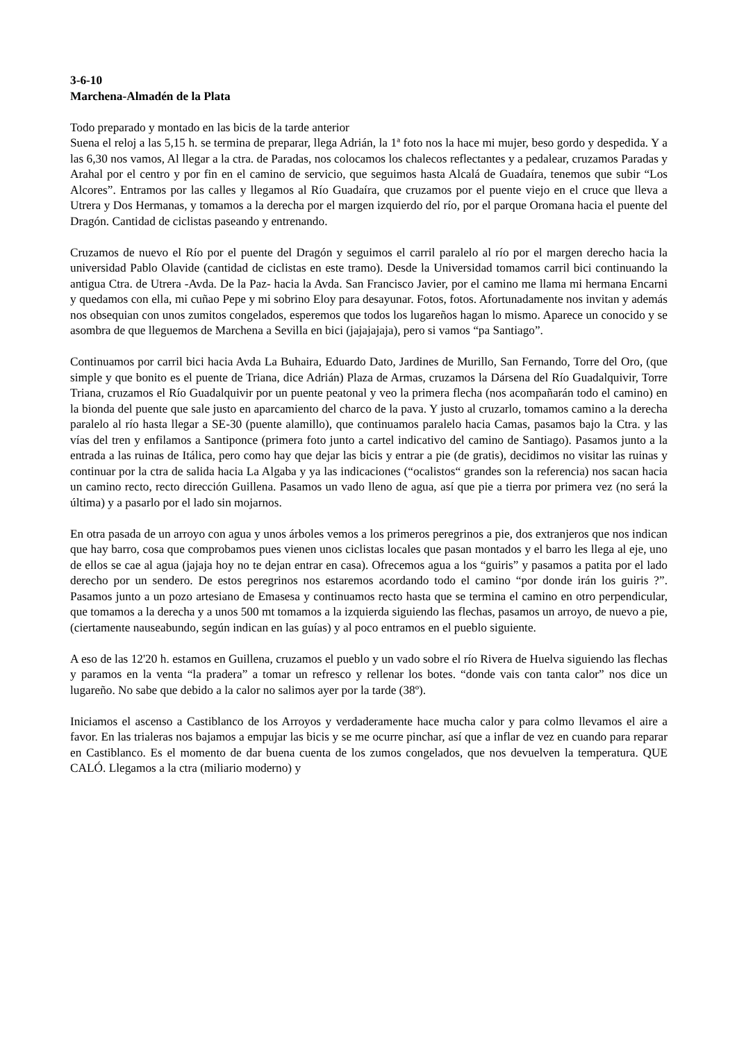3-6-10
Marchena-Almadén de la Plata
Todo preparado y montado en las bicis de la tarde anterior
Suena el reloj a las 5,15 h. se termina de preparar, llega Adrián, la 1ª foto nos la hace mi mujer, beso gordo y despedida. Y a las 6,30 nos vamos, Al llegar a la ctra. de Paradas, nos colocamos los chalecos reflectantes y a pedalear, cruzamos Paradas y Arahal por el centro y por fin en el camino de servicio, que seguimos hasta Alcalá de Guadaíra, tenemos que subir “Los Alcores”. Entramos por las calles y llegamos al Río Guadaíra, que cruzamos por el puente viejo en el cruce que lleva a Utrera y Dos Hermanas, y tomamos a la derecha por el margen izquierdo del río, por el parque Oromana hacia el puente del Dragón. Cantidad de ciclistas paseando y entrenando.
Cruzamos de nuevo el Río por el puente del Dragón y seguimos el carril paralelo al río por el margen derecho hacia la universidad Pablo Olavide (cantidad de ciclistas en este tramo). Desde la Universidad tomamos carril bici continuando la antigua Ctra. de Utrera -Avda. De la Paz- hacia la Avda. San Francisco Javier, por el camino me llama mi hermana Encarni y quedamos con ella, mi cuñao Pepe y mi sobrino Eloy para desayunar. Fotos, fotos. Afortunadamente nos invitan y además nos obsequian con unos zumitos congelados, esperemos que todos los lugareños hagan lo mismo. Aparece un conocido y se asombra de que lleguemos de Marchena a Sevilla en bici (jajajajaja), pero si vamos “pa Santiago”.
Continuamos por carril bici hacia Avda La Buhaira, Eduardo Dato, Jardines de Murillo, San Fernando, Torre del Oro, (que simple y que bonito es el puente de Triana, dice Adrián) Plaza de Armas, cruzamos la Dársena del Río Guadalquivir, Torre Triana, cruzamos el Río Guadalquivir por un puente peatonal y veo la primera flecha (nos acompañarán todo el camino) en la bionda del puente que sale justo en aparcamiento del charco de la pava. Y justo al cruzarlo, tomamos camino a la derecha paralelo al río hasta llegar a SE-30 (puente alamillo), que continuamos paralelo hacia Camas, pasamos bajo la Ctra. y las vías del tren y enfilamos a Santiponce (primera foto junto a cartel indicativo del camino de Santiago). Pasamos junto a la entrada a las ruinas de Itálica, pero como hay que dejar las bicis y entrar a pie (de gratis), decidimos no visitar las ruinas y continuar por la ctra de salida hacia La Algaba y ya las indicaciones (“ocalistos“ grandes son la referencia) nos sacan hacia un camino recto, recto dirección Guillena. Pasamos un vado lleno de agua, así que pie a tierra por primera vez (no será la última) y a pasarlo por el lado sin mojarnos.
En otra pasada de un arroyo con agua y unos árboles vemos a los primeros peregrinos a pie, dos extranjeros que nos indican que hay barro, cosa que comprobamos pues vienen unos ciclistas locales que pasan montados y el barro les llega al eje, uno de ellos se cae al agua (jajaja hoy no te dejan entrar en casa). Ofrecemos agua a los “guiris” y pasamos a patita por el lado derecho por un sendero. De estos peregrinos nos estaremos acordando todo el camino “por donde irán los guiris ?”. Pasamos junto a un pozo artesiano de Emasesa y continuamos recto hasta que se termina el camino en otro perpendicular, que tomamos a la derecha y a unos 500 mt tomamos a la izquierda siguiendo las flechas, pasamos un arroyo, de nuevo a pie, (ciertamente nauseabundo, según indican en las guías) y al poco entramos en el pueblo siguiente.
A eso de las 12'20 h. estamos en Guillena, cruzamos el pueblo y un vado sobre el río Rivera de Huelva siguiendo las flechas y paramos en la venta “la pradera” a tomar un refresco y rellenar los botes. “donde vais con tanta calor” nos dice un lugareño. No sabe que debido a la calor no salimos ayer por la tarde (38º).
Iniciamos el ascenso a Castiblanco de los Arroyos y verdaderamente hace mucha calor y para colmo llevamos el aire a favor. En las trialeras nos bajamos a empujar las bicis y se me ocurre pinchar, así que a inflar de vez en cuando para reparar en Castiblanco. Es el momento de dar buena cuenta de los zumos congelados, que nos devuelven la temperatura. QUE CALÓ. Llegamos a la ctra (miliario moderno) y